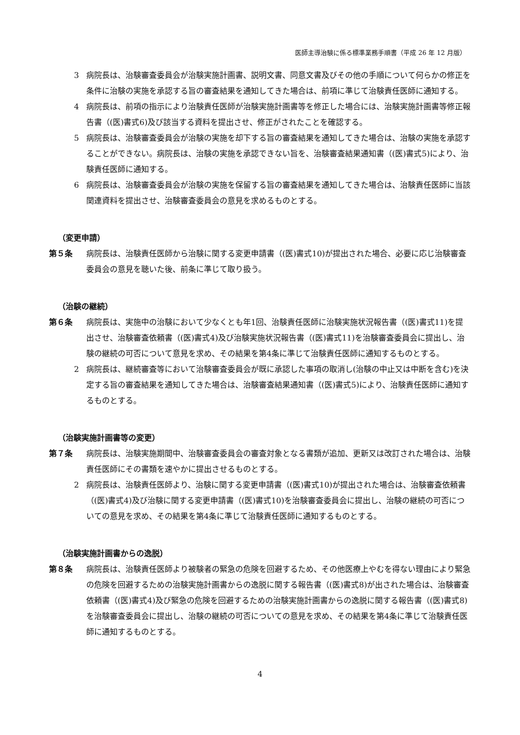医師主導治験に係る標準業務手順書（平成 26 年 12 月版）
3 病院長は、治験審査委員会が治験実施計画書、説明文書、同意文書及びその他の手順について何らかの修正を条件に治験の実施を承認する旨の審査結果を通知してきた場合は、前項に準じて治験責任医師に通知する。
4 病院長は、前項の指示により治験責任医師が治験実施計画書等を修正した場合には、治験実施計画書等修正報告書（(医)書式6)及び該当する資料を提出させ、修正がされたことを確認する。
5 病院長は、治験審査委員会が治験の実施を却下する旨の審査結果を通知してきた場合は、治験の実施を承認することができない。病院長は、治験の実施を承認できない旨を、治験審査結果通知書（(医)書式5)により、治験責任医師に通知する。
6 病院長は、治験審査委員会が治験の実施を保留する旨の審査結果を通知してきた場合は、治験責任医師に当該関連資料を提出させ、治験審査委員会の意見を求めるものとする。
（変更申請）
第５条 病院長は、治験責任医師から治験に関する変更申請書（(医)書式10)が提出された場合、必要に応じ治験審査委員会の意見を聴いた後、前条に準じて取り扱う。
（治験の継続）
第６条 病院長は、実施中の治験において少なくとも年1回、治験責任医師に治験実施状況報告書（(医)書式11)を提出させ、治験審査依頼書（(医)書式4)及び治験実施状況報告書（(医)書式11)を治験審査委員会に提出し、治験の継続の可否について意見を求め、その結果を第4条に準じて治験責任医師に通知するものとする。
2 病院長は、継続審査等において治験審査委員会が既に承認した事項の取消し(治験の中止又は中断を含む)を決定する旨の審査結果を通知してきた場合は、治験審査結果通知書（(医)書式5)により、治験責任医師に通知するものとする。
（治験実施計画書等の変更）
第７条 病院長は、治験実施期間中、治験審査委員会の審査対象となる書類が追加、更新又は改訂された場合は、治験責任医師にその書類を速やかに提出させるものとする。
2 病院長は、治験責任医師より、治験に関する変更申請書（(医)書式10)が提出された場合は、治験審査依頼書（(医)書式4)及び治験に関する変更申請書（(医)書式10)を治験審査委員会に提出し、治験の継続の可否についての意見を求め、その結果を第4条に準じて治験責任医師に通知するものとする。
（治験実施計画書からの逸脱）
第８条 病院長は、治験責任医師より被験者の緊急の危険を回避するため、その他医療上やむを得ない理由により緊急の危険を回避するための治験実施計画書からの逸脱に関する報告書（(医)書式8)が出された場合は、治験審査依頼書（(医)書式4)及び緊急の危険を回避するための治験実施計画書からの逸脱に関する報告書（(医)書式8)を治験審査委員会に提出し、治験の継続の可否についての意見を求め、その結果を第4条に準じて治験責任医師に通知するものとする。
4